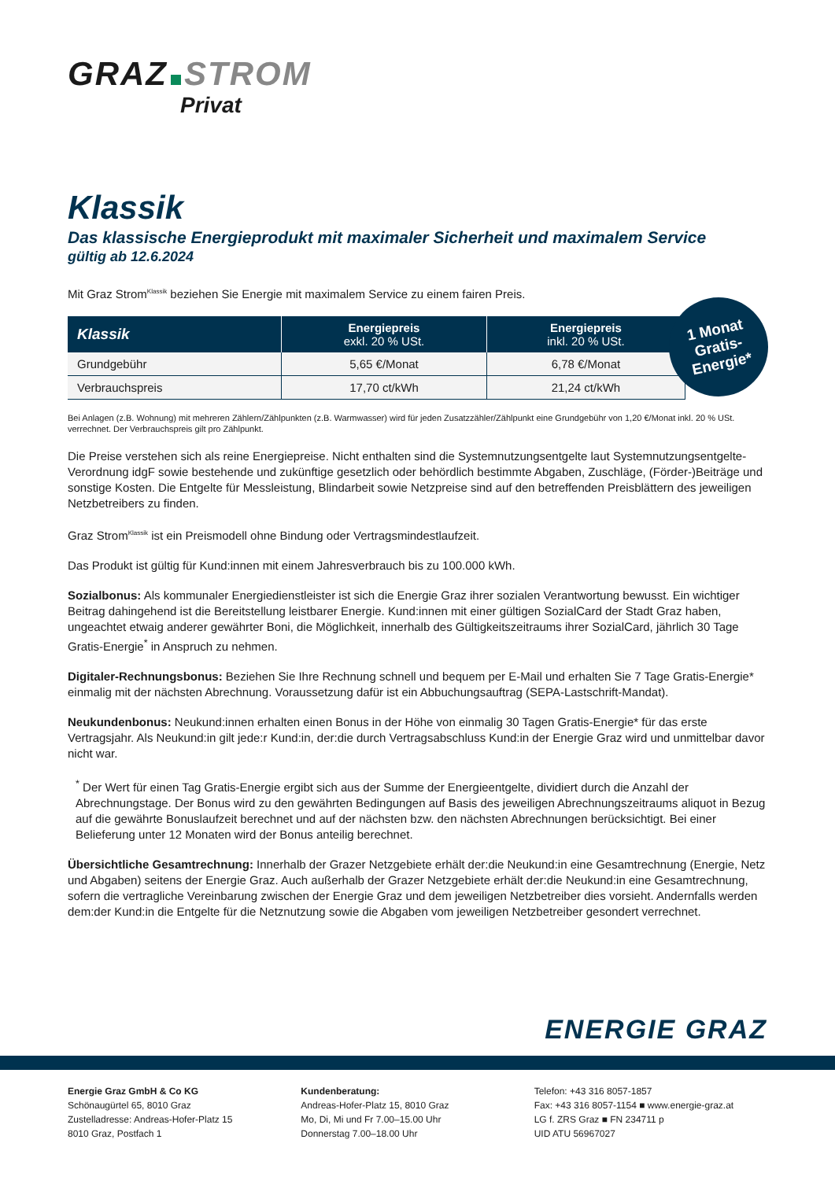GRAZ STROM
Privat
Klassik
Das klassische Energieprodukt mit maximaler Sicherheit und maximalem Service
gültig ab 12.6.2024
Mit Graz Strom<sup>Klassik</sup> beziehen Sie Energie mit maximalem Service zu einem fairen Preis.
| Klassik | Energiepreis exkl. 20 % USt. | Energiepreis inkl. 20 % USt. |
| --- | --- | --- |
| Grundgebühr | 5,65 €/Monat | 6,78 €/Monat |
| Verbrauchspreis | 17,70 ct/kWh | 21,24 ct/kWh |
Bei Anlagen (z.B. Wohnung) mit mehreren Zählern/Zählpunkten (z.B. Warmwasser) wird für jeden Zusatzzähler/Zählpunkt eine Grundgebühr von 1,20 €/Monat inkl. 20 % USt. verrechnet. Der Verbrauchspreis gilt pro Zählpunkt.
Die Preise verstehen sich als reine Energiepreise. Nicht enthalten sind die Systemnutzungsentgelte laut Systemnutzungsentgelte-Verordnung idgF sowie bestehende und zukünftige gesetzlich oder behördlich bestimmte Abgaben, Zuschläge, (Förder-)Beiträge und sonstige Kosten. Die Entgelte für Messleistung, Blindarbeit sowie Netzpreise sind auf den betreffenden Preisblättern des jeweiligen Netzbetreibers zu finden.
Graz Strom<sup>Klassik</sup> ist ein Preismodell ohne Bindung oder Vertragsmindestlaufzeit.
Das Produkt ist gültig für Kund:innen mit einem Jahresverbrauch bis zu 100.000 kWh.
Sozialbonus: Als kommunaler Energiedienstleister ist sich die Energie Graz ihrer sozialen Verantwortung bewusst. Ein wichtiger Beitrag dahingehend ist die Bereitstellung leistbarer Energie. Kund:innen mit einer gültigen SozialCard der Stadt Graz haben, ungeachtet etwaig anderer gewährter Boni, die Möglichkeit, innerhalb des Gültigkeitszeitraums ihrer SozialCard, jährlich 30 Tage Gratis-Energie<sup>*</sup> in Anspruch zu nehmen.
Digitaler-Rechnungsbonus: Beziehen Sie Ihre Rechnung schnell und bequem per E-Mail und erhalten Sie 7 Tage Gratis-Energie* einmalig mit der nächsten Abrechnung. Voraussetzung dafür ist ein Abbuchungsauftrag (SEPA-Lastschrift-Mandat).
Neukundenbonus: Neukund:innen erhalten einen Bonus in der Höhe von einmalig 30 Tagen Gratis-Energie* für das erste Vertragsjahr. Als Neukund:in gilt jede:r Kund:in, der:die durch Vertragsabschluss Kund:in der Energie Graz wird und unmittelbar davor nicht war.
<sup>*</sup> Der Wert für einen Tag Gratis-Energie ergibt sich aus der Summe der Energieentgelte, dividiert durch die Anzahl der Abrechnungstage. Der Bonus wird zu den gewährten Bedingungen auf Basis des jeweiligen Abrechnungszeitraums aliquot in Bezug auf die gewährte Bonuslaufzeit berechnet und auf der nächsten bzw. den nächsten Abrechnungen berücksichtigt. Bei einer Belieferung unter 12 Monaten wird der Bonus anteilig berechnet.
Übersichtliche Gesamtrechnung: Innerhalb der Grazer Netzgebiete erhält der:die Neukund:in eine Gesamtrechnung (Energie, Netz und Abgaben) seitens der Energie Graz. Auch außerhalb der Grazer Netzgebiete erhält der:die Neukund:in eine Gesamtrechnung, sofern die vertragliche Vereinbarung zwischen der Energie Graz und dem jeweiligen Netzbetreiber dies vorsieht. Andernfalls werden dem:der Kund:in die Entgelte für die Netznutzung sowie die Abgaben vom jeweiligen Netzbetreiber gesondert verrechnet.
ENERGIE GRAZ
Energie Graz GmbH & Co KG
Schönaugürtel 65, 8010 Graz
Zustelladresse: Andreas-Hofer-Platz 15
8010 Graz, Postfach 1
Kundenberatung:
Andreas-Hofer-Platz 15, 8010 Graz
Mo, Di, Mi und Fr 7.00–15.00 Uhr
Donnerstag 7.00–18.00 Uhr
Telefon: +43 316 8057-1857
Fax: +43 316 8057-1154 ■ www.energie-graz.at
LG f. ZRS Graz ■ FN 234711 p
UID ATU 56967027
1 Monat
Gratis-
Energie*